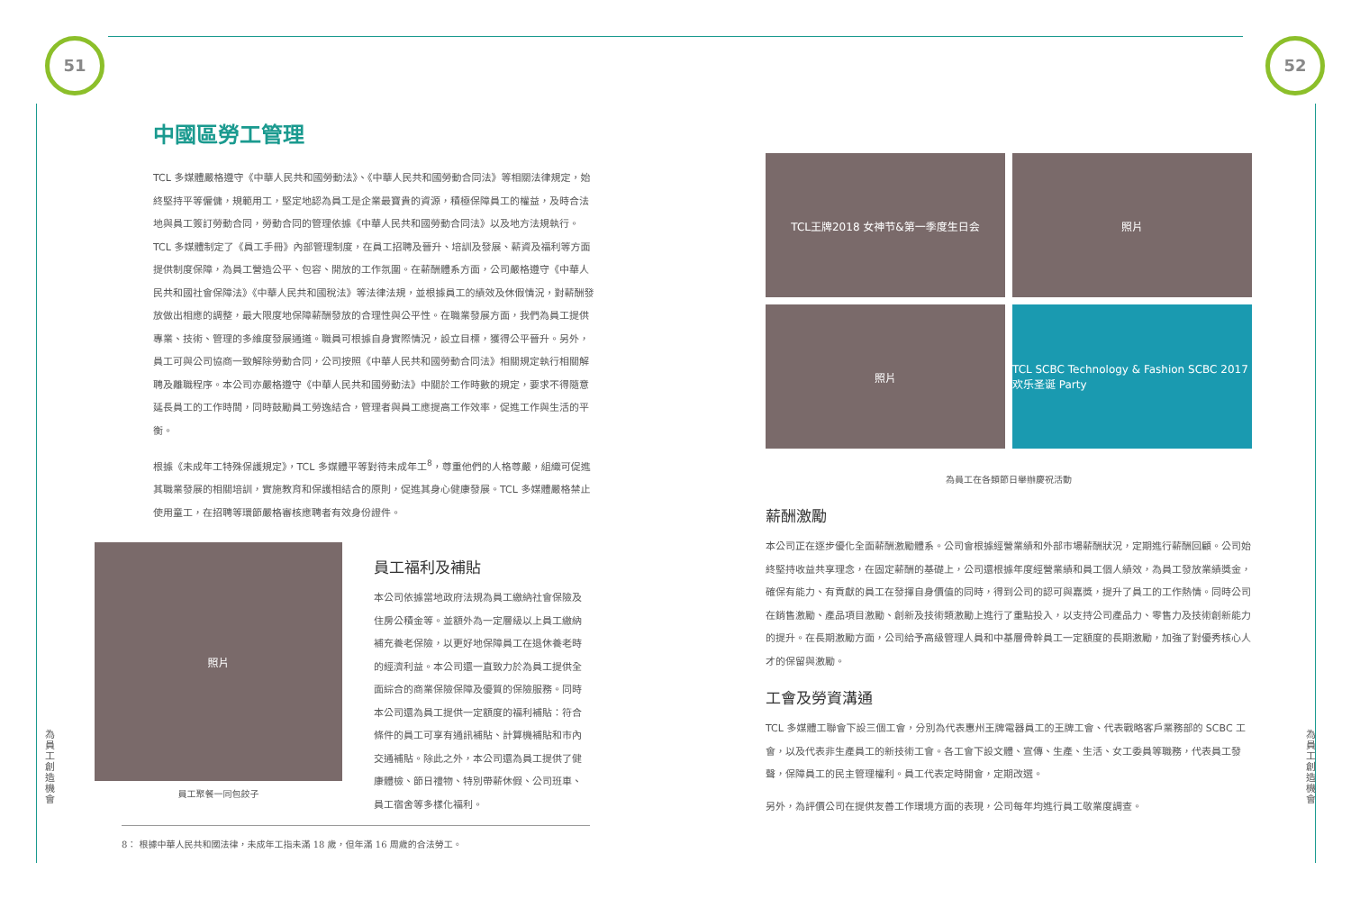51 52
為員工創造機會
為員工創造機會
中國區勞工管理
TCL 多媒體嚴格遵守《中華人民共和國勞動法》、《中華人民共和國勞動合同法》等相關法律規定，始終堅持平等僱傭，規範用工，堅定地認為員工是企業最寶貴的資源，積極保障員工的權益，及時合法地與員工簽訂勞動合同，勞動合同的管理依據《中華人民共和國勞動合同法》以及地方法規執行。TCL 多媒體制定了《員工手冊》內部管理制度，在員工招聘及晉升、培訓及發展、薪資及福利等方面提供制度保障，為員工營造公平、包容、開放的工作氛圍。在薪酬體系方面，公司嚴格遵守《中華人民共和國社會保障法》《中華人民共和國稅法》等法律法規，並根據員工的績效及休假情況，對薪酬發放做出相應的調整，最大限度地保障薪酬發放的合理性與公平性。在職業發展方面，我們為員工提供專業、技術、管理的多維度發展通道。職員可根據自身實際情況，設立目標，獲得公平晉升。另外，員工可與公司協商一致解除勞動合同，公司按照《中華人民共和國勞動合同法》相關規定執行相關解聘及離職程序。本公司亦嚴格遵守《中華人民共和國勞動法》中關於工作時數的規定，要求不得隨意延長員工的工作時間，同時鼓勵員工勞逸結合，管理者與員工應提高工作效率，促進工作與生活的平衡。
根據《未成年工特殊保護規定》，TCL 多媒體平等對待未成年工<sup>8</sup>，尊重他們的人格尊嚴，組織可促進其職業發展的相關培訓，實施教育和保護相結合的原則，促進其身心健康發展。TCL 多媒體嚴格禁止使用童工，在招聘等環節嚴格審核應聘者有效身份證件。
照片
員工聚餐一同包餃子
員工福利及補貼
本公司依據當地政府法規為員工繳納社會保險及住房公積金等。並額外為一定層級以上員工繳納補充養老保險，以更好地保障員工在退休養老時的經濟利益。本公司還一直致力於為員工提供全面綜合的商業保險保障及優質的保險服務。同時本公司還為員工提供一定額度的福利補貼：符合條件的員工可享有通訊補貼、計算機補貼和市內交通補貼。除此之外，本公司還為員工提供了健康體檢、節日禮物、特別帶薪休假、公司班車、員工宿舍等多樣化福利。
8： 根據中華人民共和國法律，未成年工指未滿 18 歲，但年滿 16 周歲的合法勞工。
TCL王牌2018 女神节&第一季度生日会
照片
照片
TCL SCBC Technology & Fashion SCBC 2017 欢乐圣诞 Party
為員工在各類節日舉辦慶祝活動
薪酬激勵
本公司正在逐步優化全面薪酬激勵體系。公司會根據經營業績和外部市場薪酬狀況，定期進行薪酬回顧。公司始終堅持收益共享理念，在固定薪酬的基礎上，公司還根據年度經營業績和員工個人績效，為員工發放業績獎金，確保有能力、有貢獻的員工在發揮自身價值的同時，得到公司的認可與嘉獎，提升了員工的工作熱情。同時公司在銷售激勵、產品項目激勵、創新及技術類激勵上進行了重點投入，以支持公司產品力、零售力及技術創新能力的提升。在長期激勵方面，公司給予高級管理人員和中基層骨幹員工一定額度的長期激勵，加強了對優秀核心人才的保留與激勵。
工會及勞資溝通
TCL 多媒體工聯會下設三個工會，分別為代表惠州王牌電器員工的王牌工會、代表戰略客戶業務部的 SCBC 工會，以及代表非生產員工的新技術工會。各工會下設文體、宣傳、生產、生活、女工委員等職務，代表員工發聲，保障員工的民主管理權利。員工代表定時開會，定期改選。
另外，為評價公司在提供友善工作環境方面的表現，公司每年均進行員工敬業度調查。